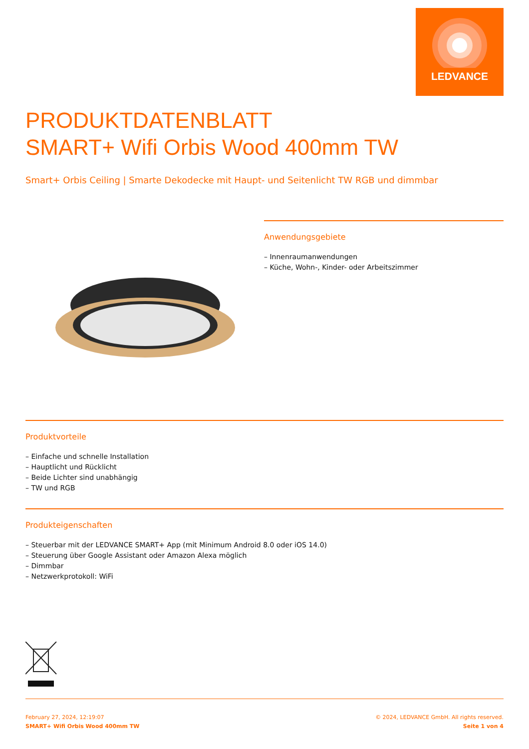LEDVANCE
PRODUKTDATENBLATT
SMART+ Wifi Orbis Wood 400mm TW
Smart+ Orbis Ceiling | Smarte Dekodecke mit Haupt- und Seitenlicht TW RGB und dimmbar
Anwendungsgebiete
– Innenraumanwendungen
– Küche, Wohn-, Kinder- oder Arbeitszimmer
Produktvorteile
– Einfache und schnelle Installation
– Hauptlicht und Rücklicht
– Beide Lichter sind unabhängig
– TW und RGB
Produkteigenschaften
– Steuerbar mit der LEDVANCE SMART+ App (mit Minimum Android 8.0 oder iOS 14.0)
– Steuerung über Google Assistant oder Amazon Alexa möglich
– Dimmbar
– Netzwerkprotokoll: WiFi
February 27, 2024, 12:19:07
SMART+ Wifi Orbis Wood 400mm TW
© 2024, LEDVANCE GmbH. All rights reserved.
Seite 1 von 4